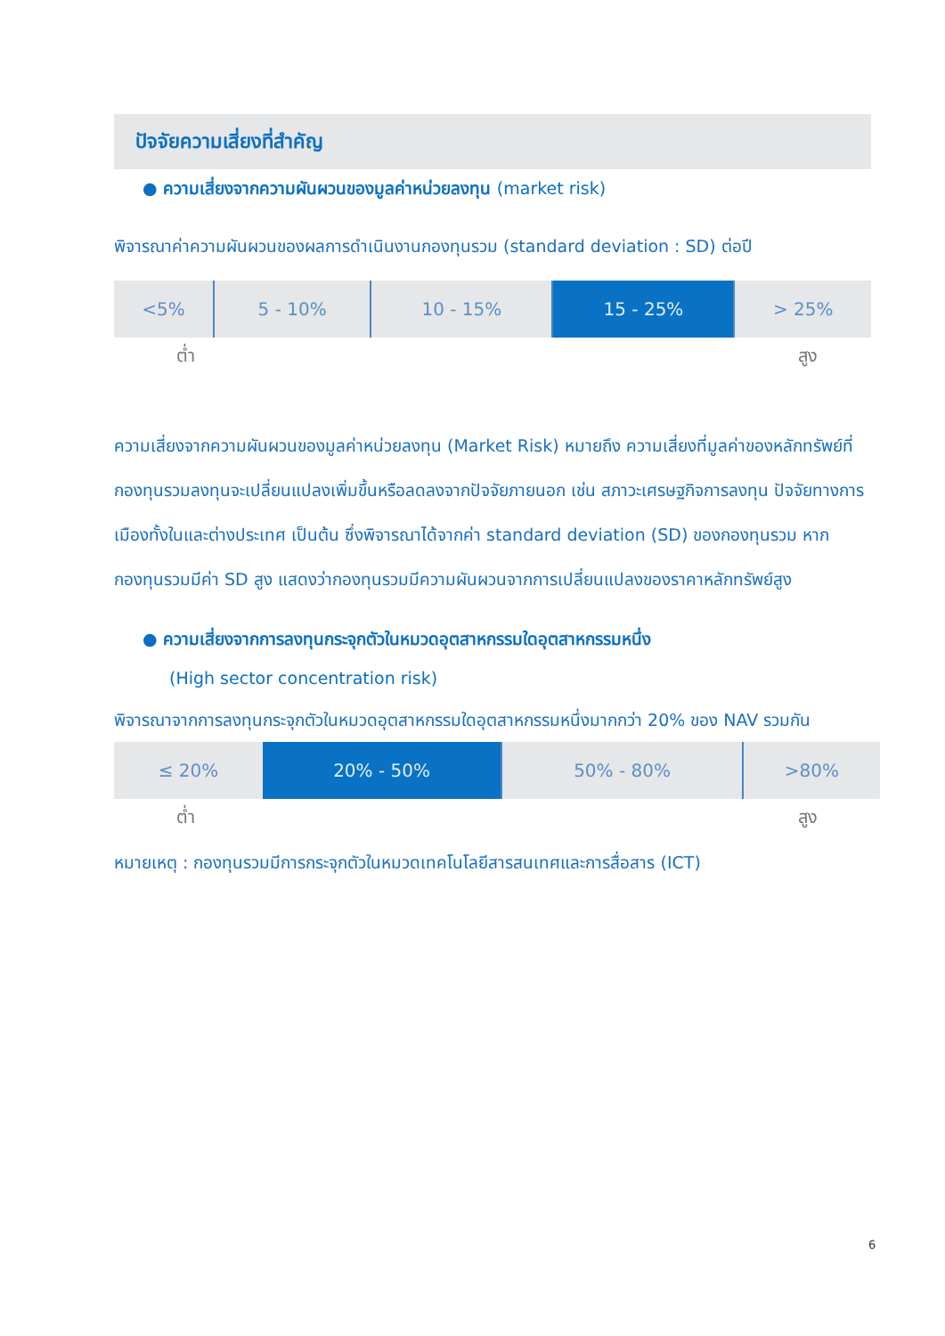ปัจจัยความเสี่ยงที่สำคัญ
● ความเสี่ยงจากความผันผวนของมูลค่าหน่วยลงทุน (market risk)
พิจารณาค่าความผันผวนของผลการดำเนินงานกองทุนรวม (standard deviation : SD) ต่อปี
| <5% | 5 - 10% | 10 - 15% | 15 - 25% | > 25% |
ต่ำ สูง
ความเสี่ยงจากความผันผวนของมูลค่าหน่วยลงทุน (Market Risk) หมายถึง ความเสี่ยงที่มูลค่าของหลักทรัพย์ที่กองทุนรวมลงทุนจะเปลี่ยนแปลงเพิ่มขึ้นหรือลดลงจากปัจจัยภายนอก เช่น สภาวะเศรษฐกิจการลงทุน ปัจจัยทางการเมืองทั้งในและต่างประเทศ เป็นต้น ซึ่งพิจารณาได้จากค่า standard deviation (SD) ของกองทุนรวม หากกองทุนรวมมีค่า SD สูง แสดงว่ากองทุนรวมมีความผันผวนจากการเปลี่ยนแปลงของราคาหลักทรัพย์สูง
● ความเสี่ยงจากการลงทุนกระจุกตัวในหมวดอุตสาหกรรมใดอุตสาหกรรมหนึ่ง
(High sector concentration risk)
พิจารณาจากการลงทุนกระจุกตัวในหมวดอุตสาหกรรมใดอุตสาหกรรมหนึ่งมากกว่า 20% ของ NAV รวมกัน
| ≤ 20% | 20% - 50% | 50% - 80% | >80% |
ต่ำ สูง
หมายเหตุ : กองทุนรวมมีการกระจุกตัวในหมวดเทคโนโลยีสารสนเทศและการสื่อสาร (ICT)
6